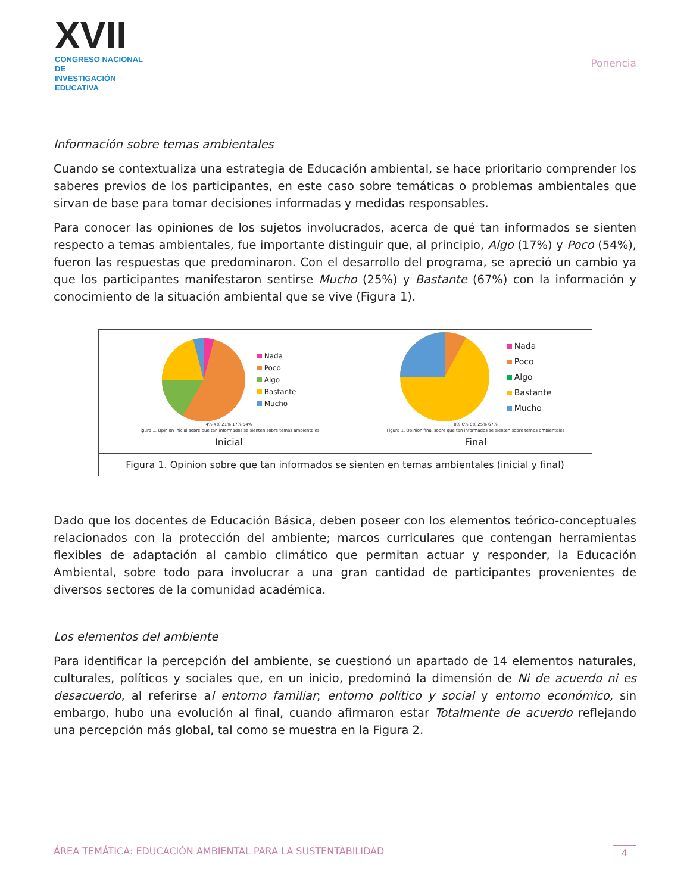XVII
CONGRESO NACIONAL DE
INVESTIGACIÓN EDUCATIVA
Ponencia
Información sobre temas ambientales
Cuando se contextualiza una estrategia de Educación ambiental, se hace prioritario comprender los saberes previos de los participantes, en este caso sobre temáticas o problemas ambientales que sirvan de base para tomar decisiones informadas y medidas responsables.
Para conocer las opiniones de los sujetos involucrados, acerca de qué tan informados se sienten respecto a temas ambientales, fue importante distinguir que, al principio, Algo (17%) y Poco (54%), fueron las respuestas que predominaron. Con el desarrollo del programa, se apreció un cambio ya que los participantes manifestaron sentirse Mucho (25%) y Bastante (67%) con la información y conocimiento de la situación ambiental que se vive (Figura 1).
| Nada Poco Algo Bastante Mucho 4% 4% 21% 17% 54% Figura 1. Opinion inicial sobre que tan informados se sienten sobre temas ambientales Inicial | Nada Poco Algo Bastante Mucho 0% 0% 8% 25% 67% Figura 1. Opinion final sobre qué tan informados se sienten sobre temas ambientales Final |
| Figura 1. Opinion sobre que tan informados se sienten en temas ambientales (inicial y final) | |
Dado que los docentes de Educación Básica, deben poseer con los elementos teórico-conceptuales relacionados con la protección del ambiente; marcos curriculares que contengan herramientas flexibles de adaptación al cambio climático que permitan actuar y responder, la Educación Ambiental, sobre todo para involucrar a una gran cantidad de participantes provenientes de diversos sectores de la comunidad académica.
Los elementos del ambiente
Para identificar la percepción del ambiente, se cuestionó un apartado de 14 elementos naturales, culturales, políticos y sociales que, en un inicio, predominó la dimensión de Ni de acuerdo ni es desacuerdo, al referirse al entorno familiar; entorno político y social y entorno económico, sin embargo, hubo una evolución al final, cuando afirmaron estar Totalmente de acuerdo reflejando una percepción más global, tal como se muestra en la Figura 2.
ÁREA TEMÁTICA: EDUCACIÓN AMBIENTAL PARA LA SUSTENTABILIDAD 4